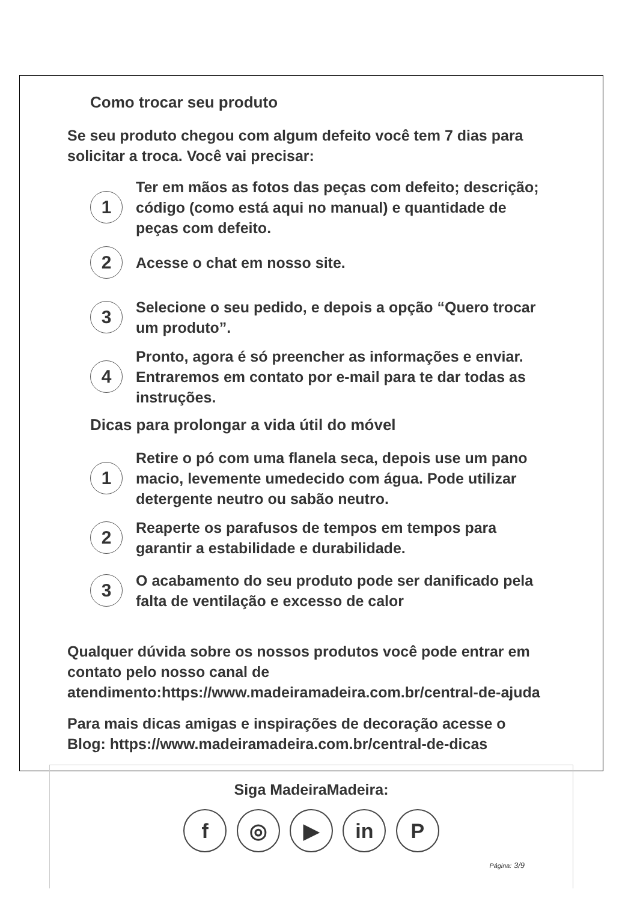Como trocar seu produto
Se seu produto chegou com algum defeito você tem 7 dias para solicitar a troca. Você vai precisar:
1
Ter em mãos as fotos das peças com defeito; descrição; código (como está aqui no manual) e quantidade de peças com defeito.
2
Acesse o chat em nosso site.
3
Selecione o seu pedido, e depois a opção “Quero trocar um produto”.
4
Pronto, agora é só preencher as informações e enviar. Entraremos em contato por e-mail para te dar todas as instruções.
Dicas para prolongar a vida útil do móvel
1
Retire o pó com uma flanela seca, depois use um pano macio, levemente umedecido com água. Pode utilizar detergente neutro ou sabão neutro.
2
Reaperte os parafusos de tempos em tempos para garantir a estabilidade e durabilidade.
3
O acabamento do seu produto pode ser danificado pela falta de ventilação e excesso de calor
Qualquer dúvida sobre os nossos produtos você pode entrar em contato pelo nosso canal de atendimento:https://www.madeiramadeira.com.br/central-de-ajuda
Para mais dicas amigas e inspirações de decoração acesse o Blog: https://www.madeiramadeira.com.br/central-de-dicas
Siga MadeiraMadeira:
f ◎ ▶ in P
Página: 3/9